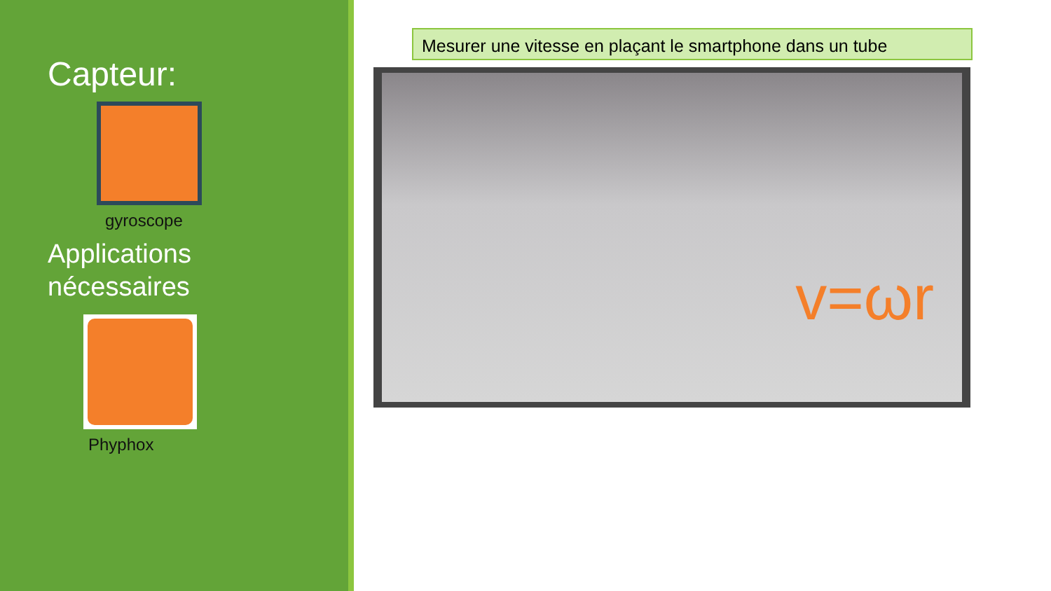Capteur:
gyroscope
Applications
nécessaires
Phyphox
Mesurer une vitesse en plaçant le smartphone dans un tube
v=ωr